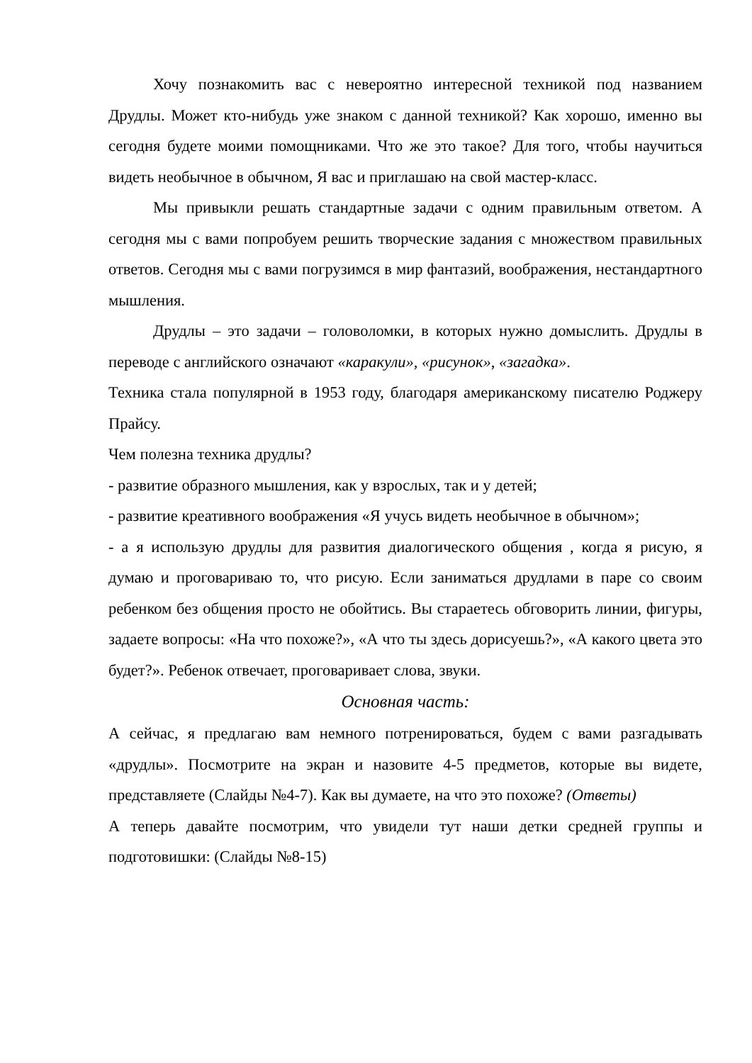Хочу познакомить вас с невероятно интересной техникой под названием Друдлы. Может кто-нибудь уже знаком с данной техникой? Как хорошо, именно вы сегодня будете моими помощниками. Что же это такое? Для того, чтобы научиться видеть необычное в обычном, Я вас и приглашаю на свой мастер-класс.
Мы привыкли решать стандартные задачи с одним правильным ответом. А сегодня мы с вами попробуем решить творческие задания с множеством правильных ответов. Сегодня мы с вами погрузимся в мир фантазий, воображения, нестандартного мышления.
Друдлы – это задачи – головоломки, в которых нужно домыслить. Друдлы в переводе с английского означают «каракули», «рисунок», «загадка».
Техника стала популярной в 1953 году, благодаря американскому писателю Роджеру Прайсу.
Чем полезна техника друдлы?
- развитие образного мышления, как у взрослых, так и у детей;
- развитие креативного воображения «Я учусь видеть необычное в обычном»;
- а я использую друдлы для развития диалогического общения , когда я рисую, я думаю и проговариваю то, что рисую. Если заниматься друдлами в паре со своим ребенком без общения просто не обойтись. Вы стараетесь обговорить линии, фигуры, задаете вопросы: «На что похоже?», «А что ты здесь дорисуешь?», «А какого цвета это будет?». Ребенок отвечает, проговаривает слова, звуки.
Основная часть:
А сейчас, я предлагаю вам немного потренироваться, будем с вами разгадывать «друдлы». Посмотрите на экран и назовите 4-5 предметов, которые вы видете, представляете (Слайды №4-7). Как вы думаете, на что это похоже? (Ответы)
А теперь давайте посмотрим, что увидели тут наши детки средней группы и подготовишки: (Слайды №8-15)